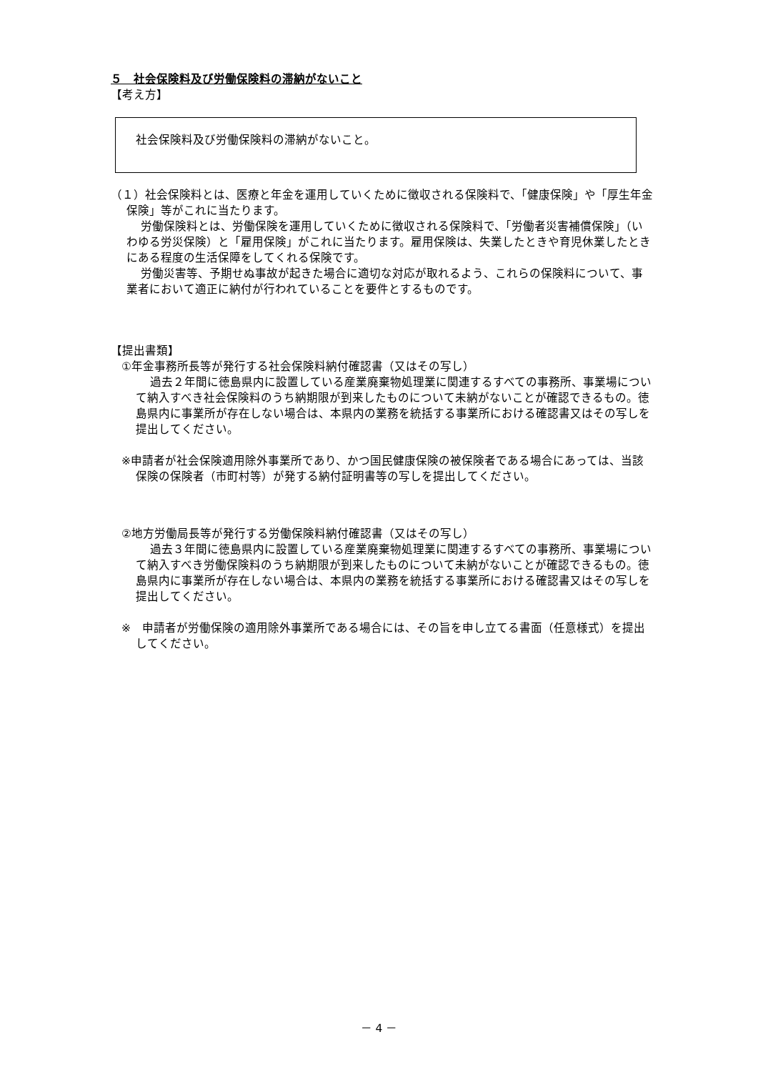５　社会保険料及び労働保険料の滞納がないこと
【考え方】
社会保険料及び労働保険料の滞納がないこと。
（１）社会保険料とは、医療と年金を運用していくために徴収される保険料で、「健康保険」や「厚生年金保険」等がこれに当たります。
労働保険料とは、労働保険を運用していくために徴収される保険料で、「労働者災害補償保険」（いわゆる労災保険）と「雇用保険」がこれに当たります。雇用保険は、失業したときや育児休業したときにある程度の生活保障をしてくれる保険です。
労働災害等、予期せぬ事故が起きた場合に適切な対応が取れるよう、これらの保険料について、事業者において適正に納付が行われていることを要件とするものです。
【提出書類】
①年金事務所長等が発行する社会保険料納付確認書（又はその写し）
過去２年間に徳島県内に設置している産業廃棄物処理業に関連するすべての事務所、事業場について納入すべき社会保険料のうち納期限が到来したものについて未納がないことが確認できるもの。徳島県内に事業所が存在しない場合は、本県内の業務を統括する事業所における確認書又はその写しを提出してください。
※申請者が社会保険適用除外事業所であり、かつ国民健康保険の被保険者である場合にあっては、当該保険の保険者（市町村等）が発する納付証明書等の写しを提出してください。
②地方労働局長等が発行する労働保険料納付確認書（又はその写し）
過去３年間に徳島県内に設置している産業廃棄物処理業に関連するすべての事務所、事業場について納入すべき労働保険料のうち納期限が到来したものについて未納がないことが確認できるもの。徳島県内に事業所が存在しない場合は、本県内の業務を統括する事業所における確認書又はその写しを提出してください。
※　申請者が労働保険の適用除外事業所である場合には、その旨を申し立てる書面（任意様式）を提出してください。
－ 4 －